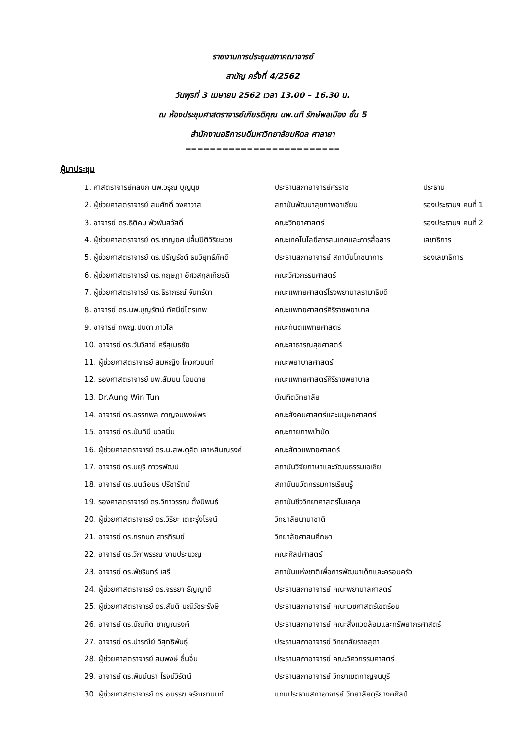รายงานการประชุมสภาคณาจารย์
สามัญ ครั้งที่ 4/2562
วันพุธที่ 3 เมษายน 2562 เวลา 13.00 – 16.30 น.
ณ ห้องประชุมศาสตราจารย์เกียรติคุณ นพ.นที รักษ์พลเมือง ชั้น 5
สำนักงานอธิการบดีมหาวิทยาลัยมหิดล ศาลายา
=========================
ผู้มาประชุม
| 1. ศาสตราจารย์คลินิก นพ.วิรุณ บุญนุช | ประธานสภาอาจารย์ศิริราช | ประธาน |
| 2. ผู้ช่วยศาสตราจารย์ สมศักดิ์ วงศาวาส | สถาบันพัฒนาสุขภาพอาเซียน | รองประธานฯ คนที่ 1 |
| 3. อาจารย์ ดร.ธิติคม พัวพันสวัสดิ์ | คณะวิทยาศาสตร์ | รองประธานฯ คนที่ 2 |
| 4. ผู้ช่วยศาสตราจารย์ ดร.ชาญยศ ปลื้มปิติวิริยะเวช | คณะเทคโนโลยีสารสนเทศและการสื่อสาร | เลขาธิการ |
| 5. ผู้ช่วยศาสตราจารย์ ดร.ปรัญรัชต์ ธนวิยุทธ์ภัคดี | ประธานสภาอาจารย์ สถาบันโภชนาการ | รองเลขาธิการ |
| 6. ผู้ช่วยศาสตราจารย์ ดร.กฤษฎา อัศวสกุลเกียรติ | คณะวิศวกรรมศาสตร์ | |
| 7. ผู้ช่วยศาสตราจารย์ ดร.ธิราภรณ์ จันทร์ดา | คณะแพทยศาสตร์โรงพยาบาลรามาธิบดี | |
| 8. อาจารย์ ดร.นพ.บุญรัตน์ ทัศนีย์ไตรเทพ | คณะแพทยศาสตร์ศิริราชพยาบาล | |
| 9. อาจารย์ ทพญ.ปนิดา ภาวิไล | คณะทันตแพทยศาสตร์ | |
| 10. อาจารย์ ดร.วันวิสาข์ ศรีสุเมธชัย | คณะสาธารณสุขศาสตร์ | |
| 11. ผู้ช่วยศาสตราจารย์ สมหญิง โควศวนนท์ | คณะพยาบาลศาสตร์ | |
| 12. รองศาสตราจารย์ นพ.สัมมน โฉมฉาย | คณะแพทยศาสตร์ศิริราชพยาบาล | |
| 13. Dr.Aung Win Tun | บัณฑิตวิทยาลัย | |
| 14. อาจารย์ ดร.อรรถพล กาญจนพงษ์พร | คณะสังคมศาสตร์และมนุษยศาสตร์ | |
| 15. อาจารย์ ดร.นันทินี นวลนิ่ม | คณะกายภาพบำบัด | |
| 16. ผู้ช่วยศาสตราจารย์ ดร.น.สพ.ดุสิต เลาหสินณรงค์ | คณะสัตวแพทยศาสตร์ | |
| 17. อาจารย์ ดร.มยุรี ถาวรพัฒน์ | สถาบันวิจัยภาษาและวัฒนธรรมเอเชีย | |
| 18. อาจารย์ ดร.มนต์อมร ปรีชารัตน์ | สถาบันนวัตกรรมการเรียนรู้ | |
| 19. รองศาสตราจารย์ ดร.วิภาวรรณ ตั้งนิพนธ์ | สถาบันชีววิทยาศาสตร์โมเลกุล | |
| 20. ผู้ช่วยศาสตราจารย์ ดร.วิริยะ เตชะรุ่งโรจน์ | วิทยาลัยนานาชาติ | |
| 21. อาจารย์ ดร.กรกนก สารภิรมย์ | วิทยาลัยศาสนศึกษา | |
| 22. อาจารย์ ดร.วิภาพรรณ งามประมวญ | คณะศิลปศาสตร์ | |
| 23. อาจารย์ ดร.พัชรินทร์ เสรี | สถาบันแห่งชาติเพื่อการพัฒนาเด็กและครอบครัว | |
| 24. ผู้ช่วยศาสตราจารย์ ดร.จรรยา ธัญญาดี | ประธานสภาอาจารย์ คณะพยาบาลศาสตร์ | |
| 25. ผู้ช่วยศาสตราจารย์ ดร.สันติ มณีวัชระรังษี | ประธานสภาอาจารย์ คณะเวชศาสตร์เขตร้อน | |
| 26. อาจารย์ ดร.บัณฑิต ชาญณรงค์ | ประธานสภาอาจารย์ คณะสิ่งแวดล้อมและทรัพยากรศาสตร์ | |
| 27. อาจารย์ ดร.ปารณีย์ วิสุทธิพันธุ์ | ประธานสภาอาจารย์ วิทยาลัยราชสุดา | |
| 28. ผู้ช่วยศาสตราจารย์ สมพงษ์ ชื่นอิ่ม | ประธานสภาอาจารย์ คณะวิศวกรรมศาสตร์ | |
| 29. อาจารย์ ดร.พินน์นรา โรจน์วิรัตน์ | ประธานสภาอาจารย์ วิทยาเขตกาญจนบุรี | |
| 30. ผู้ช่วยศาสตราจารย์ ดร.อนรรฆ จรัณยานนท์ | แทนประธานสภาอาจารย์ วิทยาลัยดุริยางคศิลป์ | |